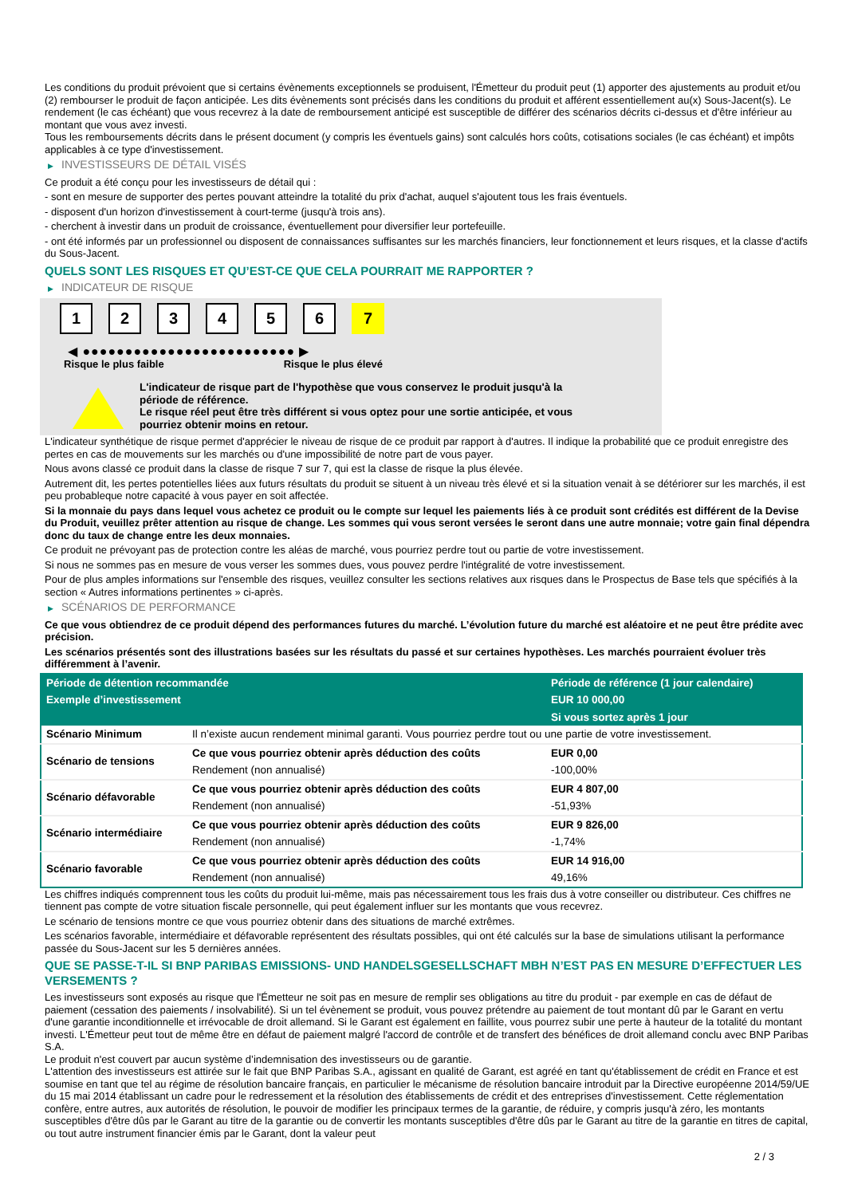Les conditions du produit prévoient que si certains évènements exceptionnels se produisent, l'Émetteur du produit peut (1) apporter des ajustements au produit et/ou (2) rembourser le produit de façon anticipée. Les dits évènements sont précisés dans les conditions du produit et afférent essentiellement au(x) Sous-Jacent(s). Le rendement (le cas échéant) que vous recevrez à la date de remboursement anticipé est susceptible de différer des scénarios décrits ci-dessus et d'être inférieur au montant que vous avez investi.
Tous les remboursements décrits dans le présent document (y compris les éventuels gains) sont calculés hors coûts, cotisations sociales (le cas échéant) et impôts applicables à ce type d'investissement.
▶ INVESTISSEURS DE DÉTAIL VISÉS
Ce produit a été conçu pour les investisseurs de détail qui :
- sont en mesure de supporter des pertes pouvant atteindre la totalité du prix d'achat, auquel s'ajoutent tous les frais éventuels.
- disposent d'un horizon d'investissement à court-terme (jusqu'à trois ans).
- cherchent à investir dans un produit de croissance, éventuellement pour diversifier leur portefeuille.
- ont été informés par un professionnel ou disposent de connaissances suffisantes sur les marchés financiers, leur fonctionnement et leurs risques, et la classe d'actifs du Sous-Jacent.
QUELS SONT LES RISQUES ET QU’EST-CE QUE CELA POURRAIT ME RAPPORTER ?
▶ INDICATEUR DE RISQUE
1 2 3 4 5 6 7
◀ ●●●●●●●●●●●●●●●●●●●●●●●●● ▶
Risque le plus faible Risque le plus élevé
L'indicateur de risque part de l'hypothèse que vous conservez le produit jusqu'à la
période de référence.
Le risque réel peut être très différent si vous optez pour une sortie anticipée, et vous
pourriez obtenir moins en retour.
L'indicateur synthétique de risque permet d'apprécier le niveau de risque de ce produit par rapport à d'autres. Il indique la probabilité que ce produit enregistre des pertes en cas de mouvements sur les marchés ou d'une impossibilité de notre part de vous payer.
Nous avons classé ce produit dans la classe de risque 7 sur 7, qui est la classe de risque la plus élevée.
Autrement dit, les pertes potentielles liées aux futurs résultats du produit se situent à un niveau très élevé et si la situation venait à se détériorer sur les marchés, il est peu probableque notre capacité à vous payer en soit affectée.
Si la monnaie du pays dans lequel vous achetez ce produit ou le compte sur lequel les paiements liés à ce produit sont crédités est différent de la Devise du Produit, veuillez prêter attention au risque de change. Les sommes qui vous seront versées le seront dans une autre monnaie; votre gain final dépendra donc du taux de change entre les deux monnaies.
Ce produit ne prévoyant pas de protection contre les aléas de marché, vous pourriez perdre tout ou partie de votre investissement.
Si nous ne sommes pas en mesure de vous verser les sommes dues, vous pouvez perdre l'intégralité de votre investissement.
Pour de plus amples informations sur l'ensemble des risques, veuillez consulter les sections relatives aux risques dans le Prospectus de Base tels que spécifiés à la section « Autres informations pertinentes » ci-après.
▶ SCÉNARIOS DE PERFORMANCE
Ce que vous obtiendrez de ce produit dépend des performances futures du marché. L’évolution future du marché est aléatoire et ne peut être prédite avec précision.
Les scénarios présentés sont des illustrations basées sur les résultats du passé et sur certaines hypothèses. Les marchés pourraient évoluer très différemment à l’avenir.
| Période de détention recommandée | | Période de référence (1 jour calendaire) |
| --- | --- | --- |
| Exemple d’investissement | | EUR 10 000,00 |
| | | Si vous sortez après 1 jour |
| Scénario Minimum | Il n’existe aucun rendement minimal garanti. Vous pourriez perdre tout ou une partie de votre investissement. | |
| Scénario de tensions | Ce que vous pourriez obtenir après déduction des coûts | EUR 0,00 |
| | Rendement (non annualisé) | -100,00% |
| Scénario défavorable | Ce que vous pourriez obtenir après déduction des coûts | EUR 4 807,00 |
| | Rendement (non annualisé) | -51,93% |
| Scénario intermédiaire | Ce que vous pourriez obtenir après déduction des coûts | EUR 9 826,00 |
| | Rendement (non annualisé) | -1,74% |
| Scénario favorable | Ce que vous pourriez obtenir après déduction des coûts | EUR 14 916,00 |
| | Rendement (non annualisé) | 49,16% |
Les chiffres indiqués comprennent tous les coûts du produit lui-même, mais pas nécessairement tous les frais dus à votre conseiller ou distributeur. Ces chiffres ne tiennent pas compte de votre situation fiscale personnelle, qui peut également influer sur les montants que vous recevrez.
Le scénario de tensions montre ce que vous pourriez obtenir dans des situations de marché extrêmes.
Les scénarios favorable, intermédiaire et défavorable représentent des résultats possibles, qui ont été calculés sur la base de simulations utilisant la performance passée du Sous-Jacent sur les 5 dernières années.
QUE SE PASSE-T-IL SI BNP PARIBAS EMISSIONS- UND HANDELSGESELLSCHAFT MBH N’EST PAS EN MESURE D’EFFECTUER LES VERSEMENTS ?
Les investisseurs sont exposés au risque que l'Émetteur ne soit pas en mesure de remplir ses obligations au titre du produit - par exemple en cas de défaut de paiement (cessation des paiements / insolvabilité). Si un tel évènement se produit, vous pouvez prétendre au paiement de tout montant dû par le Garant en vertu d'une garantie inconditionnelle et irrévocable de droit allemand. Si le Garant est également en faillite, vous pourrez subir une perte à hauteur de la totalité du montant investi. L'Émetteur peut tout de même être en défaut de paiement malgré l'accord de contrôle et de transfert des bénéfices de droit allemand conclu avec BNP Paribas S.A.
Le produit n'est couvert par aucun système d’indemnisation des investisseurs ou de garantie.
L'attention des investisseurs est attirée sur le fait que BNP Paribas S.A., agissant en qualité de Garant, est agréé en tant qu'établissement de crédit en France et est soumise en tant que tel au régime de résolution bancaire français, en particulier le mécanisme de résolution bancaire introduit par la Directive européenne 2014/59/UE du 15 mai 2014 établissant un cadre pour le redressement et la résolution des établissements de crédit et des entreprises d'investissement. Cette réglementation confère, entre autres, aux autorités de résolution, le pouvoir de modifier les principaux termes de la garantie, de réduire, y compris jusqu'à zéro, les montants susceptibles d'être dûs par le Garant au titre de la garantie ou de convertir les montants susceptibles d'être dûs par le Garant au titre de la garantie en titres de capital, ou tout autre instrument financier émis par le Garant, dont la valeur peut
2 / 3